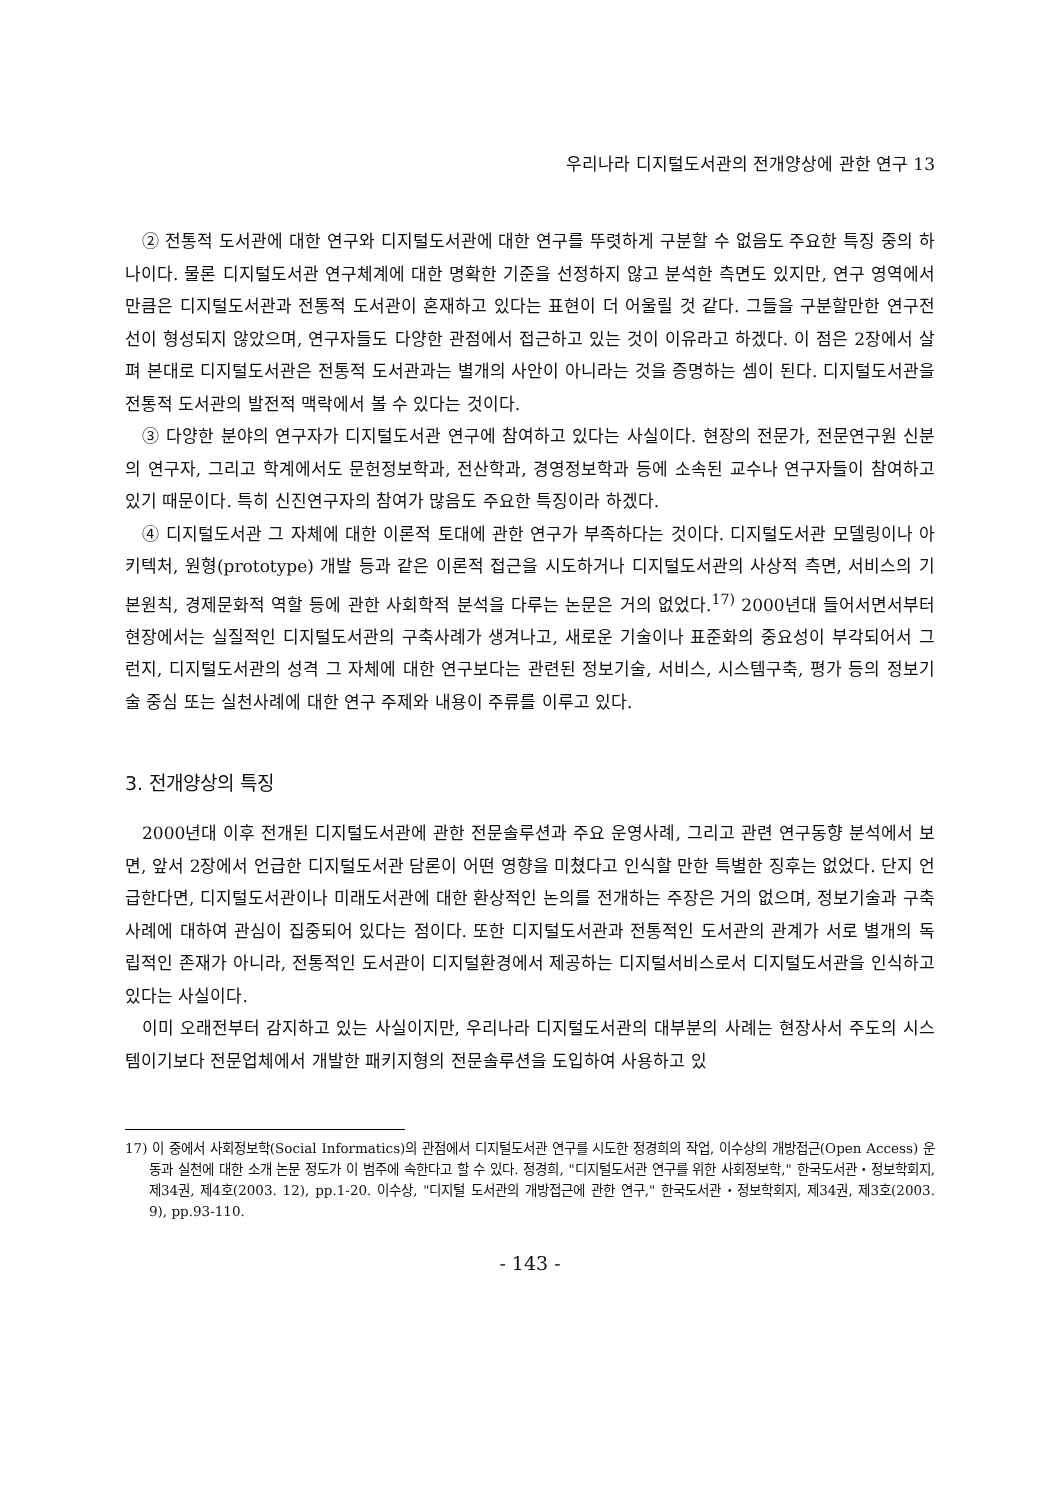우리나라 디지털도서관의 전개양상에 관한 연구 13
② 전통적 도서관에 대한 연구와 디지털도서관에 대한 연구를 뚜렷하게 구분할 수 없음도 주요한 특징 중의 하나이다. 물론 디지털도서관 연구체계에 대한 명확한 기준을 선정하지 않고 분석한 측면도 있지만, 연구 영역에서만큼은 디지털도서관과 전통적 도서관이 혼재하고 있다는 표현이 더 어울릴 것 같다. 그들을 구분할만한 연구전선이 형성되지 않았으며, 연구자들도 다양한 관점에서 접근하고 있는 것이 이유라고 하겠다. 이 점은 2장에서 살펴 본대로 디지털도서관은 전통적 도서관과는 별개의 사안이 아니라는 것을 증명하는 셈이 된다. 디지털도서관을 전통적 도서관의 발전적 맥락에서 볼 수 있다는 것이다.
③ 다양한 분야의 연구자가 디지털도서관 연구에 참여하고 있다는 사실이다. 현장의 전문가, 전문연구원 신분의 연구자, 그리고 학계에서도 문헌정보학과, 전산학과, 경영정보학과 등에 소속된 교수나 연구자들이 참여하고 있기 때문이다. 특히 신진연구자의 참여가 많음도 주요한 특징이라 하겠다.
④ 디지털도서관 그 자체에 대한 이론적 토대에 관한 연구가 부족하다는 것이다. 디지털도서관 모델링이나 아키텍처, 원형(prototype) 개발 등과 같은 이론적 접근을 시도하거나 디지털도서관의 사상적 측면, 서비스의 기본원칙, 경제문화적 역할 등에 관한 사회학적 분석을 다루는 논문은 거의 없었다.<sup>17)</sup> 2000년대 들어서면서부터 현장에서는 실질적인 디지털도서관의 구축사례가 생겨나고, 새로운 기술이나 표준화의 중요성이 부각되어서 그런지, 디지털도서관의 성격 그 자체에 대한 연구보다는 관련된 정보기술, 서비스, 시스템구축, 평가 등의 정보기술 중심 또는 실천사례에 대한 연구 주제와 내용이 주류를 이루고 있다.
3. 전개양상의 특징
2000년대 이후 전개된 디지털도서관에 관한 전문솔루션과 주요 운영사례, 그리고 관련 연구동향 분석에서 보면, 앞서 2장에서 언급한 디지털도서관 담론이 어떤 영향을 미쳤다고 인식할 만한 특별한 징후는 없었다. 단지 언급한다면, 디지털도서관이나 미래도서관에 대한 환상적인 논의를 전개하는 주장은 거의 없으며, 정보기술과 구축사례에 대하여 관심이 집중되어 있다는 점이다. 또한 디지털도서관과 전통적인 도서관의 관계가 서로 별개의 독립적인 존재가 아니라, 전통적인 도서관이 디지털환경에서 제공하는 디지털서비스로서 디지털도서관을 인식하고 있다는 사실이다.
이미 오래전부터 감지하고 있는 사실이지만, 우리나라 디지털도서관의 대부분의 사례는 현장사서 주도의 시스템이기보다 전문업체에서 개발한 패키지형의 전문솔루션을 도입하여 사용하고 있
17) 이 중에서 사회정보학(Social Informatics)의 관점에서 디지털도서관 연구를 시도한 정경희의 작업, 이수상의 개방접근(Open Access) 운동과 실천에 대한 소개 논문 정도가 이 범주에 속한다고 할 수 있다. 정경희, "디지털도서관 연구를 위한 사회정보학," 한국도서관・정보학회지, 제34권, 제4호(2003. 12), pp.1-20. 이수상, "디지털 도서관의 개방접근에 관한 연구," 한국도서관・정보학회지, 제34권, 제3호(2003. 9), pp.93-110.
- 143 -